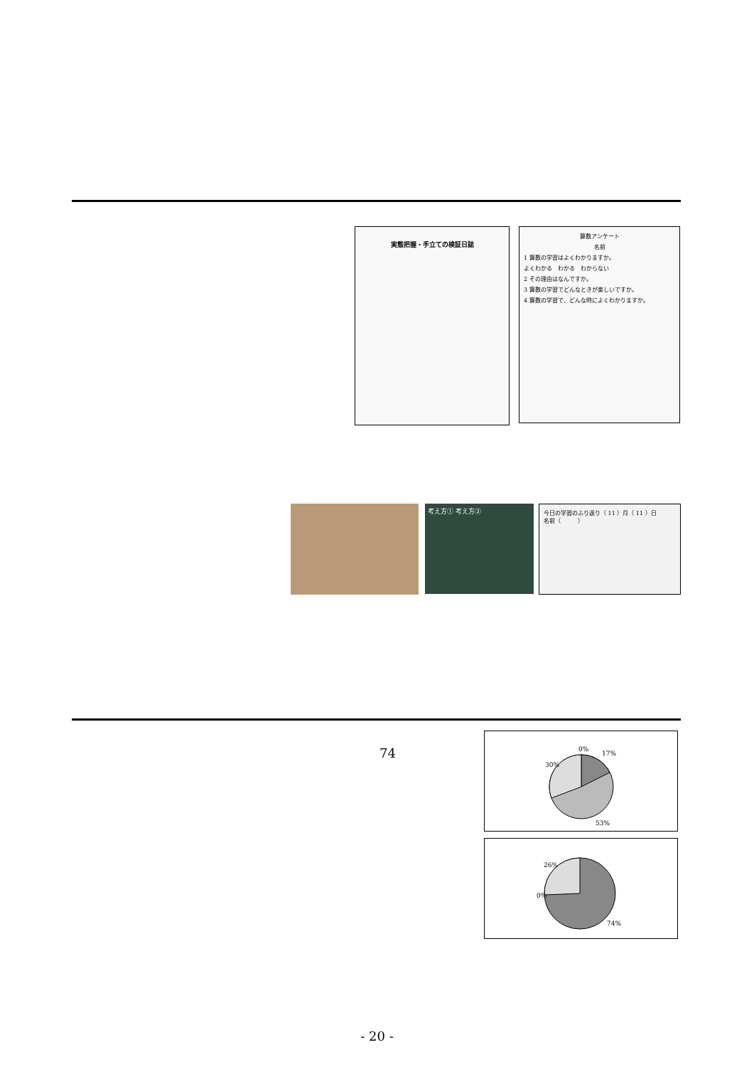実態把握・手立ての検証日誌
算数アンケート
名前
1 算数の学習はよくわかりますか。
よくわかる　わかる　わからない
2 その理由はなんですか。
3 算数の学習でどんなときが楽しいですか。
4 算数の学習で、どんな時によくわかりますか。
考え方① 考え方②
今日の学習のふり返り（ 11 ）月（ 11 ）日
名前（　　　）
74
0%
17%
30%
53%
26%
0%
74%
- 20 -